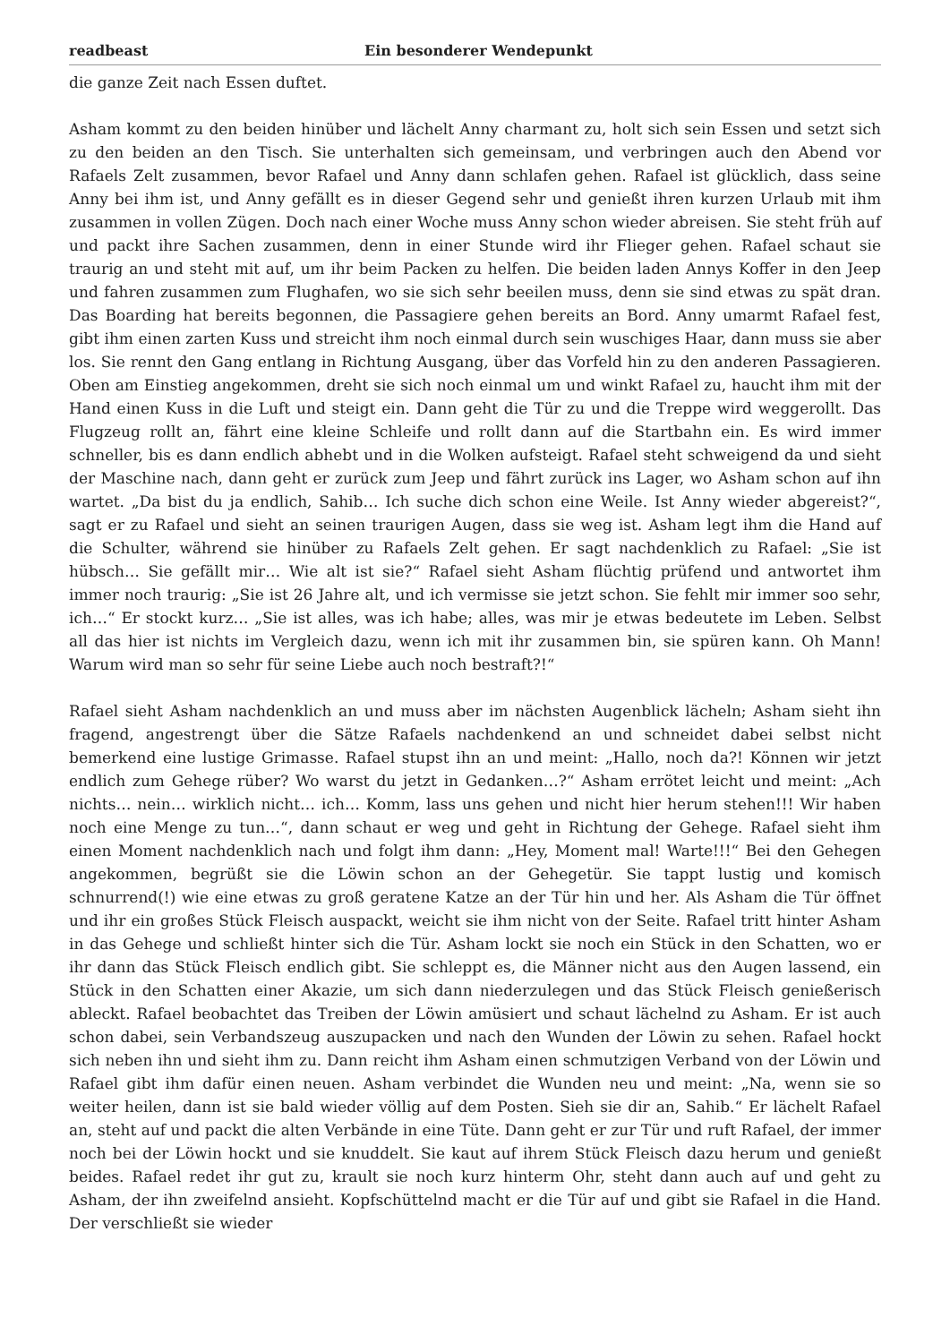readbeast Ein besonderer Wendepunkt
die ganze Zeit nach Essen duftet.
Asham kommt zu den beiden hinüber und lächelt Anny charmant zu, holt sich sein Essen und setzt sich zu den beiden an den Tisch. Sie unterhalten sich gemeinsam, und verbringen auch den Abend vor Rafaels Zelt zusammen, bevor Rafael und Anny dann schlafen gehen. Rafael ist glücklich, dass seine Anny bei ihm ist, und Anny gefällt es in dieser Gegend sehr und genießt ihren kurzen Urlaub mit ihm zusammen in vollen Zügen. Doch nach einer Woche muss Anny schon wieder abreisen. Sie steht früh auf und packt ihre Sachen zusammen, denn in einer Stunde wird ihr Flieger gehen. Rafael schaut sie traurig an und steht mit auf, um ihr beim Packen zu helfen. Die beiden laden Annys Koffer in den Jeep und fahren zusammen zum Flughafen, wo sie sich sehr beeilen muss, denn sie sind etwas zu spät dran. Das Boarding hat bereits begonnen, die Passagiere gehen bereits an Bord. Anny umarmt Rafael fest, gibt ihm einen zarten Kuss und streicht ihm noch einmal durch sein wuschiges Haar, dann muss sie aber los. Sie rennt den Gang entlang in Richtung Ausgang, über das Vorfeld hin zu den anderen Passagieren. Oben am Einstieg angekommen, dreht sie sich noch einmal um und winkt Rafael zu, haucht ihm mit der Hand einen Kuss in die Luft und steigt ein. Dann geht die Tür zu und die Treppe wird weggerollt. Das Flugzeug rollt an, fährt eine kleine Schleife und rollt dann auf die Startbahn ein. Es wird immer schneller, bis es dann endlich abhebt und in die Wolken aufsteigt. Rafael steht schweigend da und sieht der Maschine nach, dann geht er zurück zum Jeep und fährt zurück ins Lager, wo Asham schon auf ihn wartet. „Da bist du ja endlich, Sahib… Ich suche dich schon eine Weile. Ist Anny wieder abgereist?“, sagt er zu Rafael und sieht an seinen traurigen Augen, dass sie weg ist. Asham legt ihm die Hand auf die Schulter, während sie hinüber zu Rafaels Zelt gehen. Er sagt nachdenklich zu Rafael: „Sie ist hübsch… Sie gefällt mir… Wie alt ist sie?“ Rafael sieht Asham flüchtig prüfend und antwortet ihm immer noch traurig: „Sie ist 26 Jahre alt, und ich vermisse sie jetzt schon. Sie fehlt mir immer soo sehr, ich…“ Er stockt kurz… „Sie ist alles, was ich habe; alles, was mir je etwas bedeutete im Leben. Selbst all das hier ist nichts im Vergleich dazu, wenn ich mit ihr zusammen bin, sie spüren kann. Oh Mann! Warum wird man so sehr für seine Liebe auch noch bestraft?!“
Rafael sieht Asham nachdenklich an und muss aber im nächsten Augenblick lächeln; Asham sieht ihn fragend, angestrengt über die Sätze Rafaels nachdenkend an und schneidet dabei selbst nicht bemerkend eine lustige Grimasse. Rafael stupst ihn an und meint: „Hallo, noch da?! Können wir jetzt endlich zum Gehege rüber? Wo warst du jetzt in Gedanken…?“ Asham errötet leicht und meint: „Ach nichts… nein… wirklich nicht… ich… Komm, lass uns gehen und nicht hier herum stehen!!! Wir haben noch eine Menge zu tun…“, dann schaut er weg und geht in Richtung der Gehege. Rafael sieht ihm einen Moment nachdenklich nach und folgt ihm dann: „Hey, Moment mal! Warte!!!“ Bei den Gehegen angekommen, begrüßt sie die Löwin schon an der Gehegetür. Sie tappt lustig und komisch schnurrend(!) wie eine etwas zu groß geratene Katze an der Tür hin und her. Als Asham die Tür öffnet und ihr ein großes Stück Fleisch auspackt, weicht sie ihm nicht von der Seite. Rafael tritt hinter Asham in das Gehege und schließt hinter sich die Tür. Asham lockt sie noch ein Stück in den Schatten, wo er ihr dann das Stück Fleisch endlich gibt. Sie schleppt es, die Männer nicht aus den Augen lassend, ein Stück in den Schatten einer Akazie, um sich dann niederzulegen und das Stück Fleisch genießerisch ableckt. Rafael beobachtet das Treiben der Löwin amüsiert und schaut lächelnd zu Asham. Er ist auch schon dabei, sein Verbandszeug auszupacken und nach den Wunden der Löwin zu sehen. Rafael hockt sich neben ihn und sieht ihm zu. Dann reicht ihm Asham einen schmutzigen Verband von der Löwin und Rafael gibt ihm dafür einen neuen. Asham verbindet die Wunden neu und meint: „Na, wenn sie so weiter heilen, dann ist sie bald wieder völlig auf dem Posten. Sieh sie dir an, Sahib.“ Er lächelt Rafael an, steht auf und packt die alten Verbände in eine Tüte. Dann geht er zur Tür und ruft Rafael, der immer noch bei der Löwin hockt und sie knuddelt. Sie kaut auf ihrem Stück Fleisch dazu herum und genießt beides. Rafael redet ihr gut zu, krault sie noch kurz hinterm Ohr, steht dann auch auf und geht zu Asham, der ihn zweifelnd ansieht. Kopfschüttelnd macht er die Tür auf und gibt sie Rafael in die Hand. Der verschließt sie wieder